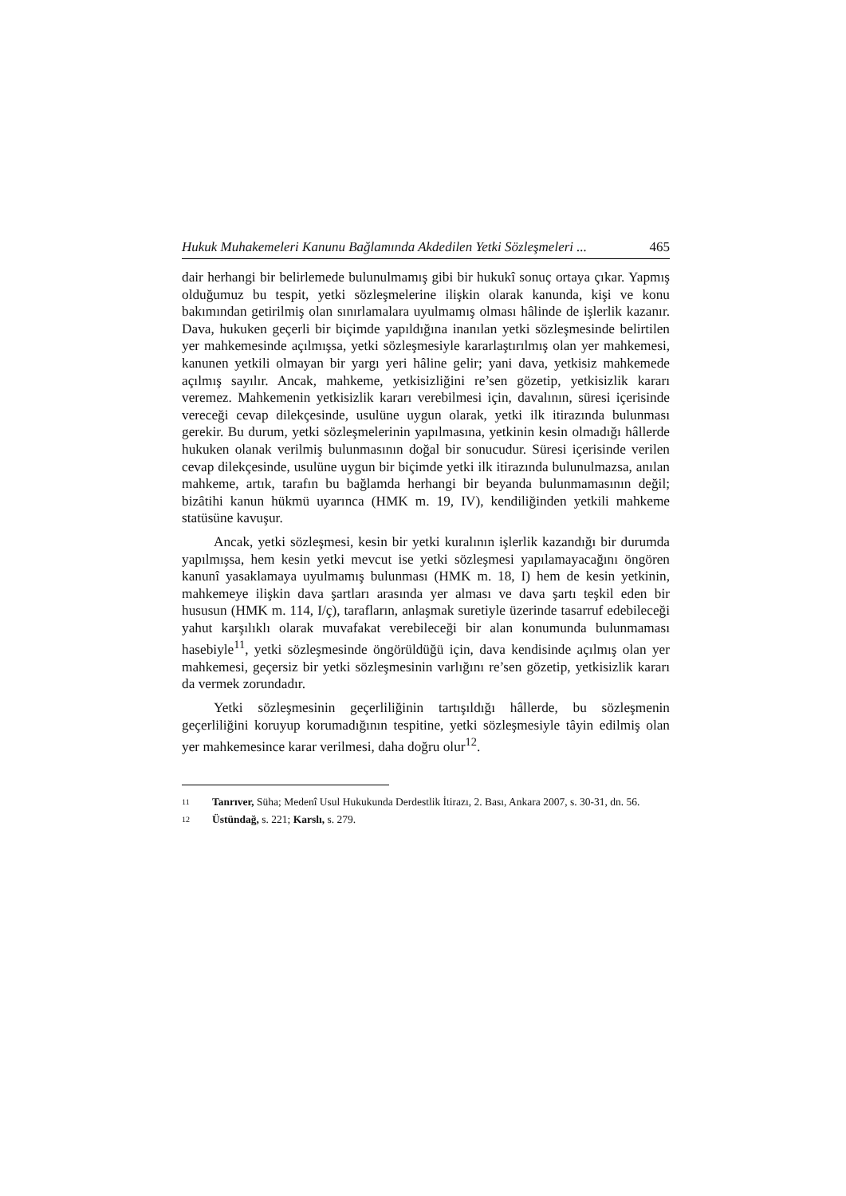Hukuk Muhakemeleri Kanunu Bağlamında Akdedilen Yetki Sözleşmeleri ... 465
dair herhangi bir belirlemede bulunulmamış gibi bir hukukî sonuç ortaya çıkar. Yapmış olduğumuz bu tespit, yetki sözleşmelerine ilişkin olarak kanunda, kişi ve konu bakımından getirilmiş olan sınırlamalara uyulmamış olması hâlinde de işlerlik kazanır. Dava, hukuken geçerli bir biçimde yapıldığına inanılan yetki sözleşmesinde belirtilen yer mahkemesinde açılmışsa, yetki sözleşmesiyle kararlaştırılmış olan yer mahkemesi, kanunen yetkili olmayan bir yargı yeri hâline gelir; yani dava, yetkisiz mahkemede açılmış sayılır. Ancak, mahkeme, yetkisizliğini re’sen gözetip, yetkisizlik kararı veremez. Mahkemenin yetkisizlik kararı verebilmesi için, davalının, süresi içerisinde vereceği cevap dilekçesinde, usulüne uygun olarak, yetki ilk itirazında bulunması gerekir. Bu durum, yetki sözleşmelerinin yapılmasına, yetkinin kesin olmadığı hâllerde hukuken olanak verilmiş bulunmasının doğal bir sonucudur. Süresi içerisinde verilen cevap dilekçesinde, usulüne uygun bir biçimde yetki ilk itirazında bulunulmazsa, anılan mahkeme, artık, tarafın bu bağlamda herhangi bir beyanda bulunmamasının değil; bizâtihi kanun hükmü uyarınca (HMK m. 19, IV), kendiliğinden yetkili mahkeme statüsüne kavuşur.
Ancak, yetki sözleşmesi, kesin bir yetki kuralının işlerlik kazandığı bir durumda yapılmışsa, hem kesin yetki mevcut ise yetki sözleşmesi yapılamayacağını öngören kanunî yasaklamaya uyulmamış bulunması (HMK m. 18, I) hem de kesin yetkinin, mahkemeye ilişkin dava şartları arasında yer alması ve dava şartı teşkil eden bir hususun (HMK m. 114, I/ç), tarafların, anlaşmak suretiyle üzerinde tasarruf edebileceği yahut karşılıklı olarak muvafakat verebileceği bir alan konumunda bulunmaması hasebiyle<sup>11</sup>, yetki sözleşmesinde öngörüldüğü için, dava kendisinde açılmış olan yer mahkemesi, geçersiz bir yetki sözleşmesinin varlığını re’sen gözetip, yetkisizlik kararı da vermek zorundadır.
Yetki sözleşmesinin geçerliliğinin tartışıldığı hâllerde, bu sözleşmenin geçerliliğini koruyup korumadığının tespitine, yetki sözleşmesiyle tâyin edilmiş olan yer mahkemesince karar verilmesi, daha doğru olur<sup>12</sup>.
11 Tanrıver, Süha; Medenî Usul Hukukunda Derdestlik İtirazı, 2. Bası, Ankara 2007, s. 30-31, dn. 56.
12 Üstündağ, s. 221; Karslı, s. 279.